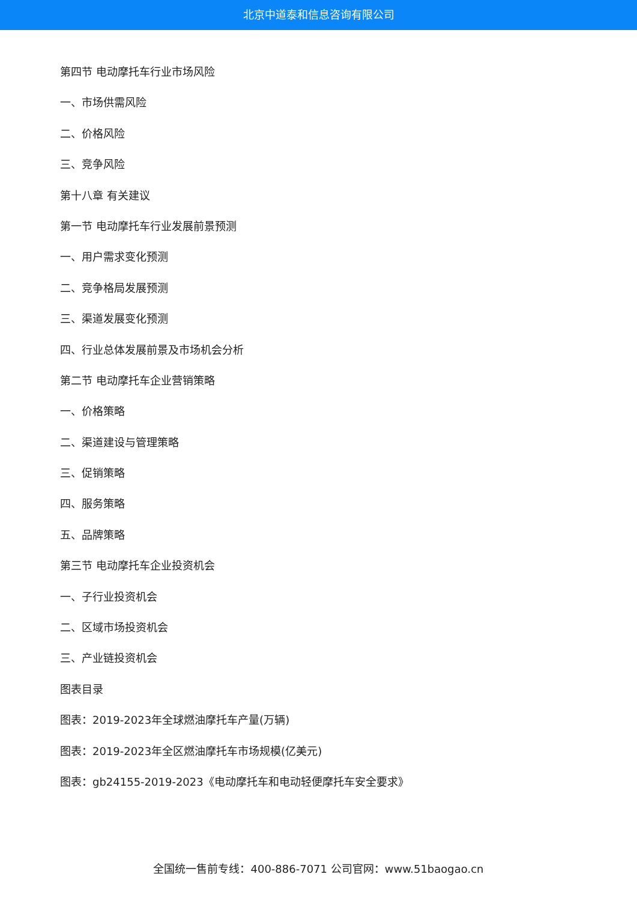北京中道泰和信息咨询有限公司
第四节 电动摩托车行业市场风险
一、市场供需风险
二、价格风险
三、竞争风险
第十八章 有关建议
第一节 电动摩托车行业发展前景预测
一、用户需求变化预测
二、竞争格局发展预测
三、渠道发展变化预测
四、行业总体发展前景及市场机会分析
第二节 电动摩托车企业营销策略
一、价格策略
二、渠道建设与管理策略
三、促销策略
四、服务策略
五、品牌策略
第三节 电动摩托车企业投资机会
一、子行业投资机会
二、区域市场投资机会
三、产业链投资机会
图表目录
图表：2019-2023年全球燃油摩托车产量(万辆)
图表：2019-2023年全区燃油摩托车市场规模(亿美元)
图表：gb24155-2019-2023《电动摩托车和电动轻便摩托车安全要求》
全国统一售前专线：400-886-7071 公司官网：www.51baogao.cn